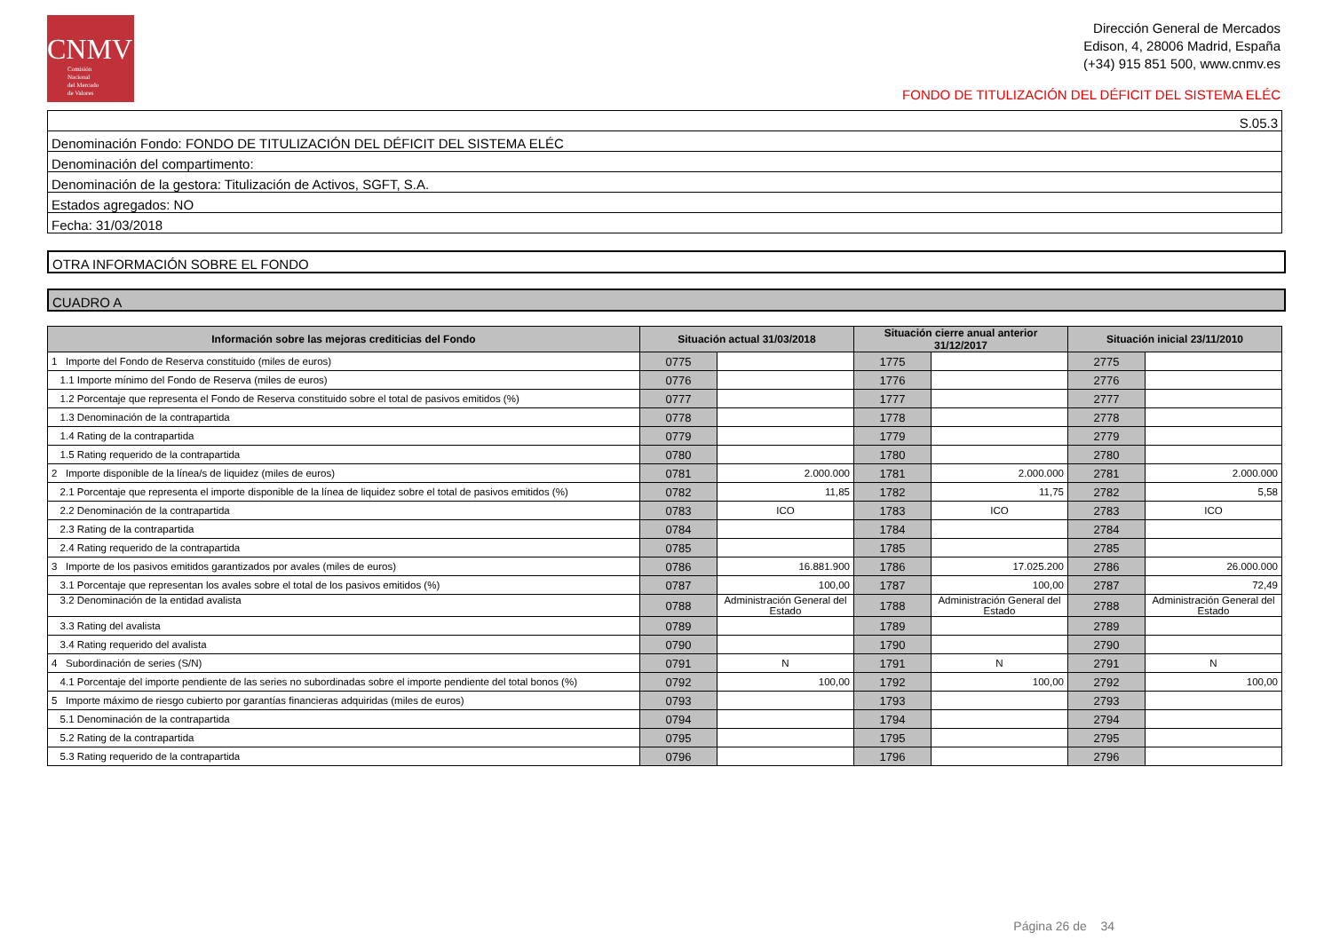CNMV
Comisión
Nacional
del Mercado
de Valores
Dirección General de Mercados
Edison, 4, 28006 Madrid, España
(+34) 915 851 500, www.cnmv.es
FONDO DE TITULIZACIÓN DEL DÉFICIT DEL SISTEMA ELÉC
S.05.3
Denominación Fondo: FONDO DE TITULIZACIÓN DEL DÉFICIT DEL SISTEMA ELÉC
Denominación del compartimento:
Denominación de la gestora: Titulización de Activos, SGFT, S.A.
Estados agregados: NO
Fecha: 31/03/2018
OTRA INFORMACIÓN SOBRE EL FONDO
CUADRO A
| Información sobre las mejoras crediticias del Fondo | Situación actual 31/03/2018 | | Situación cierre anual anterior 31/12/2017 | | Situación inicial 23/11/2010 | |
| --- | --- | --- | --- | --- | --- | --- |
| 1 Importe del Fondo de Reserva constituido (miles de euros) | 0775 | | 1775 | | 2775 | |
| 1.1 Importe mínimo del Fondo de Reserva (miles de euros) | 0776 | | 1776 | | 2776 | |
| 1.2 Porcentaje que representa el Fondo de Reserva constituido sobre el total de pasivos emitidos (%) | 0777 | | 1777 | | 2777 | |
| 1.3 Denominación de la contrapartida | 0778 | | 1778 | | 2778 | |
| 1.4 Rating de la contrapartida | 0779 | | 1779 | | 2779 | |
| 1.5 Rating requerido de la contrapartida | 0780 | | 1780 | | 2780 | |
| 2 Importe disponible de la línea/s de liquidez (miles de euros) | 0781 | 2.000.000 | 1781 | 2.000.000 | 2781 | 2.000.000 |
| 2.1 Porcentaje que representa el importe disponible de la línea de liquidez sobre el total de pasivos emitidos (%) | 0782 | 11,85 | 1782 | 11,75 | 2782 | 5,58 |
| 2.2 Denominación de la contrapartida | 0783 | ICO | 1783 | ICO | 2783 | ICO |
| 2.3 Rating de la contrapartida | 0784 | | 1784 | | 2784 | |
| 2.4 Rating requerido de la contrapartida | 0785 | | 1785 | | 2785 | |
| 3 Importe de los pasivos emitidos garantizados por avales (miles de euros) | 0786 | 16.881.900 | 1786 | 17.025.200 | 2786 | 26.000.000 |
| 3.1 Porcentaje que representan los avales sobre el total de los pasivos emitidos (%) | 0787 | 100,00 | 1787 | 100,00 | 2787 | 72,49 |
| 3.2 Denominación de la entidad avalista | 0788 | Administración General del Estado | 1788 | Administración General del Estado | 2788 | Administración General del Estado |
| 3.3 Rating del avalista | 0789 | | 1789 | | 2789 | |
| 3.4 Rating requerido del avalista | 0790 | | 1790 | | 2790 | |
| 4 Subordinación de series (S/N) | 0791 | N | 1791 | N | 2791 | N |
| 4.1 Porcentaje del importe pendiente de las series no subordinadas sobre el importe pendiente del total bonos (%) | 0792 | 100,00 | 1792 | 100,00 | 2792 | 100,00 |
| 5 Importe máximo de riesgo cubierto por garantías financieras adquiridas (miles de euros) | 0793 | | 1793 | | 2793 | |
| 5.1 Denominación de la contrapartida | 0794 | | 1794 | | 2794 | |
| 5.2 Rating de la contrapartida | 0795 | | 1795 | | 2795 | |
| 5.3 Rating requerido de la contrapartida | 0796 | | 1796 | | 2796 | |
Página 26 de 34